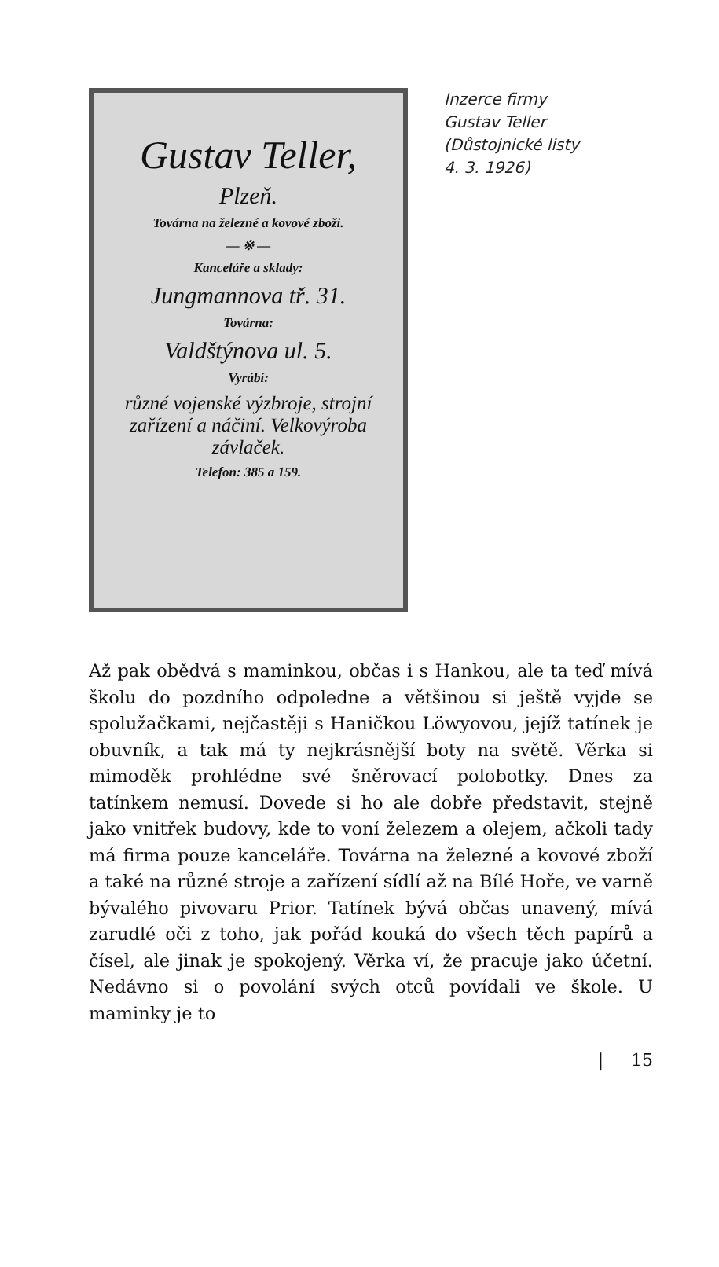Gustav Teller,
Plzeň.
Továrna na železné a kovové zboži.
— ※ —
Kanceláře a sklady:
Jungmannova tř. 31.
Továrna:
Valdštýnova ul. 5.
Vyrábí:
různé vojenské výzbroje, strojní zařízení a náčiní. Velkovýroba závlaček.
Telefon: 385 a 159.
Inzerce firmy
Gustav Teller
(Důstojnické listy
4. 3. 1926)
Až pak obědvá s maminkou, občas i s Hankou, ale ta teď mívá školu do pozdního odpoledne a většinou si ještě vyjde se spolužačkami, nejčastěji s Haničkou Löwyovou, jejíž tatínek je obuvník, a tak má ty nejkrásnější boty na světě. Věrka si mimoděk prohlédne své šněrovací polobotky. Dnes za tatínkem nemusí. Dovede si ho ale dobře představit, stejně jako vnitřek budovy, kde to voní železem a olejem, ačkoli tady má firma pouze kanceláře. Továrna na železné a kovové zboží a také na různé stroje a zařízení sídlí až na Bílé Hoře, ve varně bývalého pivovaru Prior. Tatínek bývá občas unavený, mívá zarudlé oči z toho, jak pořád kouká do všech těch papírů a čísel, ale jinak je spokojený. Věrka ví, že pracuje jako účetní. Nedávno si o povolání svých otců povídali ve škole. U maminky je to
| 15